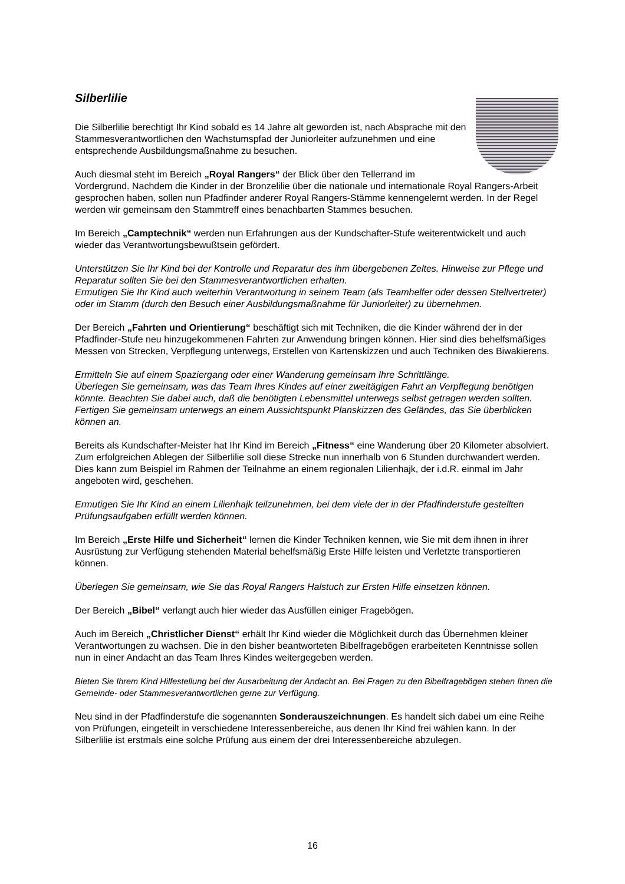Silberlilie
Die Silberlilie berechtigt Ihr Kind sobald es 14 Jahre alt geworden ist, nach Absprache mit den Stammesverantwortlichen den Wachstumspfad der Juniorleiter aufzunehmen und eine entsprechende Ausbildungsmaßnahme zu besuchen.
Auch diesmal steht im Bereich „Royal Rangers“ der Blick über den Tellerrand im Vordergrund. Nachdem die Kinder in der Bronzelilie über die nationale und internationale Royal Rangers-Arbeit gesprochen haben, sollen nun Pfadfinder anderer Royal Rangers-Stämme kennengelernt werden. In der Regel werden wir gemeinsam den Stammtreff eines benachbarten Stammes besuchen.
Im Bereich „Camptechnik“ werden nun Erfahrungen aus der Kundschafter-Stufe weiterentwickelt und auch wieder das Verantwortungsbewußtsein gefördert.
Unterstützen Sie Ihr Kind bei der Kontrolle und Reparatur des ihm übergebenen Zeltes. Hinweise zur Pflege und Reparatur sollten Sie bei den Stammesverantwortlichen erhalten.
Ermutigen Sie Ihr Kind auch weiterhin Verantwortung in seinem Team (als Teamhelfer oder dessen Stellvertreter) oder im Stamm (durch den Besuch einer Ausbildungsmaßnahme für Juniorleiter) zu übernehmen.
Der Bereich „Fahrten und Orientierung“ beschäftigt sich mit Techniken, die die Kinder während der in der Pfadfinder-Stufe neu hinzugekommenen Fahrten zur Anwendung bringen können. Hier sind dies behelfsmäßiges Messen von Strecken, Verpflegung unterwegs, Erstellen von Kartenskizzen und auch Techniken des Biwakierens.
Ermitteln Sie auf einem Spaziergang oder einer Wanderung gemeinsam Ihre Schrittlänge.
Überlegen Sie gemeinsam, was das Team Ihres Kindes auf einer zweitägigen Fahrt an Verpflegung benötigen könnte. Beachten Sie dabei auch, daß die benötigten Lebensmittel unterwegs selbst getragen werden sollten.
Fertigen Sie gemeinsam unterwegs an einem Aussichtspunkt Planskizzen des Geländes, das Sie überblicken können an.
Bereits als Kundschafter-Meister hat Ihr Kind im Bereich „Fitness“ eine Wanderung über 20 Kilometer absolviert. Zum erfolgreichen Ablegen der Silberlilie soll diese Strecke nun innerhalb von 6 Stunden durchwandert werden. Dies kann zum Beispiel im Rahmen der Teilnahme an einem regionalen Lilienhajk, der i.d.R. einmal im Jahr angeboten wird, geschehen.
Ermutigen Sie Ihr Kind an einem Lilienhajk teilzunehmen, bei dem viele der in der Pfadfinderstufe gestellten Prüfungsaufgaben erfüllt werden können.
Im Bereich „Erste Hilfe und Sicherheit“ lernen die Kinder Techniken kennen, wie Sie mit dem ihnen in ihrer Ausrüstung zur Verfügung stehenden Material behelfsmäßig Erste Hilfe leisten und Verletzte transportieren können.
Überlegen Sie gemeinsam, wie Sie das Royal Rangers Halstuch zur Ersten Hilfe einsetzen können.
Der Bereich „Bibel“ verlangt auch hier wieder das Ausfüllen einiger Fragebögen.
Auch im Bereich „Christlicher Dienst“ erhält Ihr Kind wieder die Möglichkeit durch das Übernehmen kleiner Verantwortungen zu wachsen. Die in den bisher beantworteten Bibelfragebögen erarbeiteten Kenntnisse sollen nun in einer Andacht an das Team Ihres Kindes weitergegeben werden.
Bieten Sie Ihrem Kind Hilfestellung bei der Ausarbeitung der Andacht an. Bei Fragen zu den Bibelfragebögen stehen Ihnen die Gemeinde- oder Stammesverantwortlichen gerne zur Verfügung.
Neu sind in der Pfadfinderstufe die sogenannten Sonderauszeichnungen. Es handelt sich dabei um eine Reihe von Prüfungen, eingeteilt in verschiedene Interessenbereiche, aus denen Ihr Kind frei wählen kann. In der Silberlilie ist erstmals eine solche Prüfung aus einem der drei Interessenbereiche abzulegen.
16